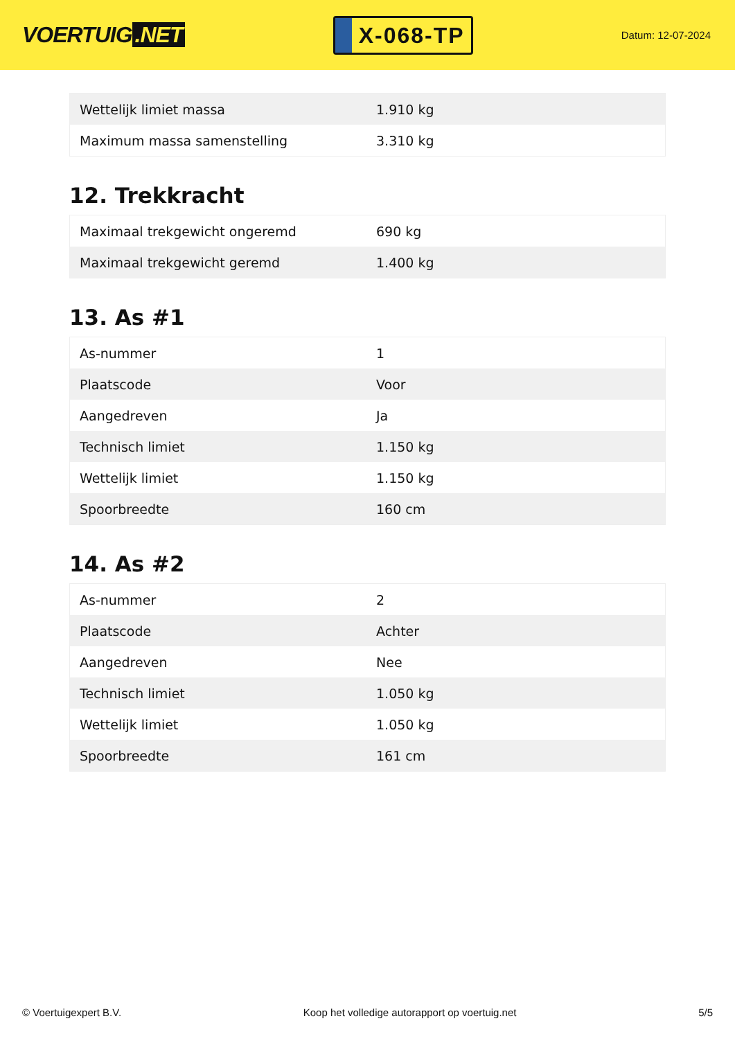VOERTUIG.NET
X-068-TP
Datum: 12-07-2024
| Wettelijk limiet massa | 1.910 kg |
| Maximum massa samenstelling | 3.310 kg |
12. Trekkracht
| Maximaal trekgewicht ongeremd | 690 kg |
| Maximaal trekgewicht geremd | 1.400 kg |
13. As #1
| As-nummer | 1 |
| Plaatscode | Voor |
| Aangedreven | Ja |
| Technisch limiet | 1.150 kg |
| Wettelijk limiet | 1.150 kg |
| Spoorbreedte | 160 cm |
14. As #2
| As-nummer | 2 |
| Plaatscode | Achter |
| Aangedreven | Nee |
| Technisch limiet | 1.050 kg |
| Wettelijk limiet | 1.050 kg |
| Spoorbreedte | 161 cm |
© Voertuigexpert B.V. Koop het volledige autorapport op voertuig.net 5/5